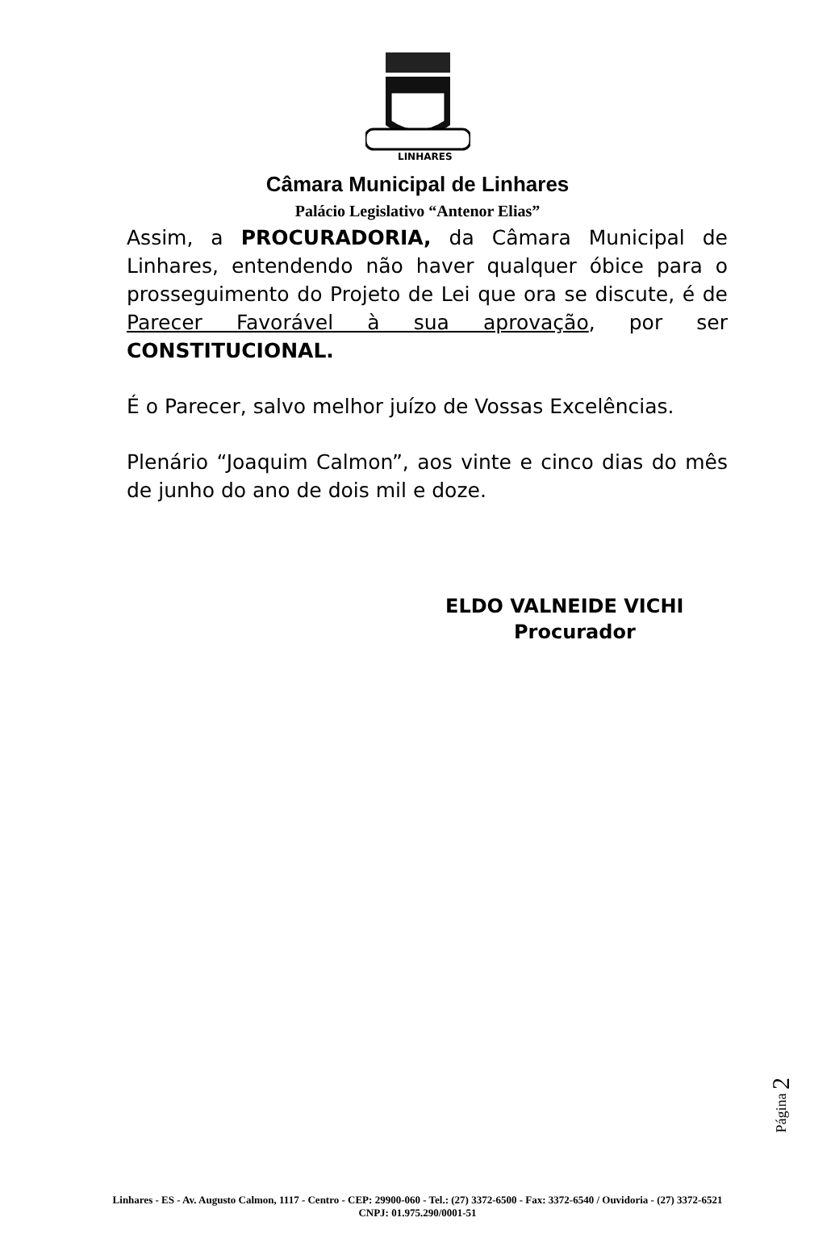LINHARES
Câmara Municipal de Linhares
Palácio Legislativo “Antenor Elias”
Assim, a PROCURADORIA, da Câmara Municipal de Linhares, entendendo não haver qualquer óbice para o prosseguimento do Projeto de Lei que ora se discute, é de Parecer Favorável à sua aprovação, por ser CONSTITUCIONAL.
É o Parecer, salvo melhor juízo de Vossas Excelências.
Plenário “Joaquim Calmon”, aos vinte e cinco dias do mês de junho do ano de dois mil e doze.
ELDO VALNEIDE VICHI
Procurador
Página 2
Linhares - ES - Av. Augusto Calmon, 1117 - Centro - CEP: 29900-060 - Tel.: (27) 3372-6500 - Fax: 3372-6540 / Ouvidoria - (27) 3372-6521
CNPJ: 01.975.290/0001-51